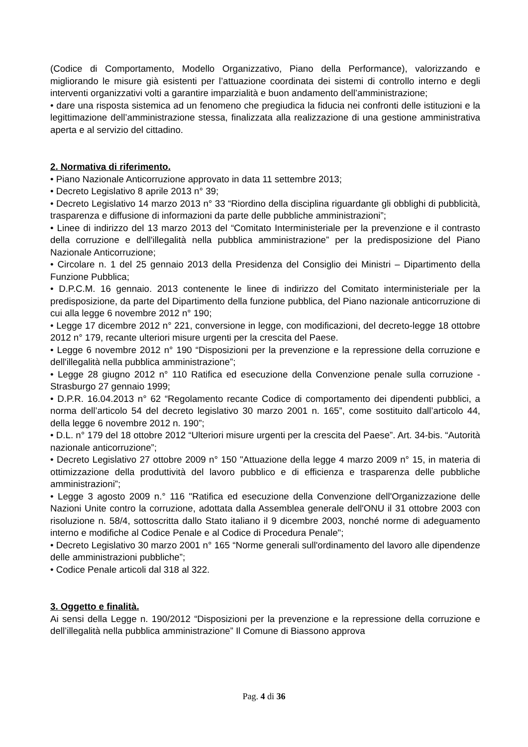(Codice di Comportamento, Modello Organizzativo, Piano della Performance), valorizzando e migliorando le misure già esistenti per l’attuazione coordinata dei sistemi di controllo interno e degli interventi organizzativi volti a garantire imparzialità e buon andamento dell’amministrazione;
• dare una risposta sistemica ad un fenomeno che pregiudica la fiducia nei confronti delle istituzioni e la legittimazione dell’amministrazione stessa, finalizzata alla realizzazione di una gestione amministrativa aperta e al servizio del cittadino.
2. Normativa di riferimento.
• Piano Nazionale Anticorruzione approvato in data 11 settembre 2013;
• Decreto Legislativo 8 aprile 2013 n° 39;
• Decreto Legislativo 14 marzo 2013 n° 33 “Riordino della disciplina riguardante gli obblighi di pubblicità, trasparenza e diffusione di informazioni da parte delle pubbliche amministrazioni”;
• Linee di indirizzo del 13 marzo 2013 del “Comitato Interministeriale per la prevenzione e il contrasto della corruzione e dell'illegalità nella pubblica amministrazione” per la predisposizione del Piano Nazionale Anticorruzione;
• Circolare n. 1 del 25 gennaio 2013 della Presidenza del Consiglio dei Ministri – Dipartimento della Funzione Pubblica;
• D.P.C.M. 16 gennaio. 2013 contenente le linee di indirizzo del Comitato interministeriale per la predisposizione, da parte del Dipartimento della funzione pubblica, del Piano nazionale anticorruzione di cui alla legge 6 novembre 2012 n° 190;
• Legge 17 dicembre 2012 n° 221, conversione in legge, con modificazioni, del decreto-legge 18 ottobre 2012 n° 179, recante ulteriori misure urgenti per la crescita del Paese.
• Legge 6 novembre 2012 n° 190 “Disposizioni per la prevenzione e la repressione della corruzione e dell'illegalità nella pubblica amministrazione”;
• Legge 28 giugno 2012 n° 110 Ratifica ed esecuzione della Convenzione penale sulla corruzione - Strasburgo 27 gennaio 1999;
• D.P.R. 16.04.2013 n° 62 “Regolamento recante Codice di comportamento dei dipendenti pubblici, a norma dell’articolo 54 del decreto legislativo 30 marzo 2001 n. 165”, come sostituito dall’articolo 44, della legge 6 novembre 2012 n. 190”;
• D.L. n° 179 del 18 ottobre 2012 “Ulteriori misure urgenti per la crescita del Paese”. Art. 34-bis. “Autorità nazionale anticorruzione”;
• Decreto Legislativo 27 ottobre 2009 n° 150 "Attuazione della legge 4 marzo 2009 n° 15, in materia di ottimizzazione della produttività del lavoro pubblico e di efficienza e trasparenza delle pubbliche amministrazioni”;
• Legge 3 agosto 2009 n.° 116 "Ratifica ed esecuzione della Convenzione dell'Organizzazione delle Nazioni Unite contro la corruzione, adottata dalla Assemblea generale dell'ONU il 31 ottobre 2003 con risoluzione n. 58/4, sottoscritta dallo Stato italiano il 9 dicembre 2003, nonché norme di adeguamento interno e modifiche al Codice Penale e al Codice di Procedura Penale";
• Decreto Legislativo 30 marzo 2001 n° 165 “Norme generali sull'ordinamento del lavoro alle dipendenze delle amministrazioni pubbliche”;
• Codice Penale articoli dal 318 al 322.
3. Oggetto e finalità.
Ai sensi della Legge n. 190/2012 “Disposizioni per la prevenzione e la repressione della corruzione e dell’illegalità nella pubblica amministrazione” Il Comune di Biassono approva
Pag. 4 di 36